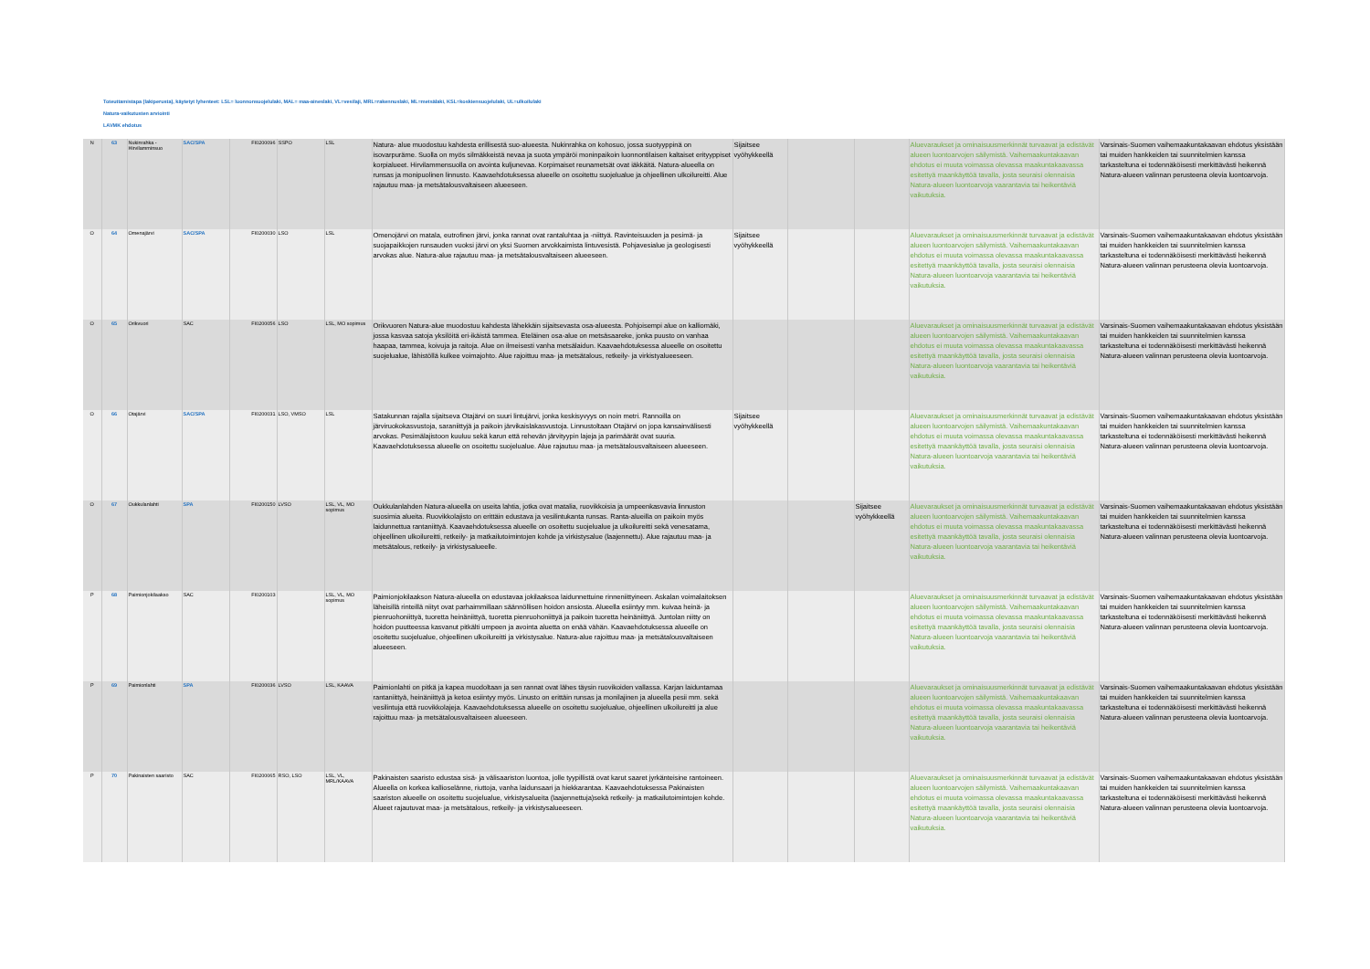Toteuttamistapa (lakiperusta), käytetyt lyhenteet: LSL= luonnonsuojelulaki, MAL= maa-aineslaki, VL=vesilaji, MRL=rakennuslaki, ML=metsälaki, KSL=koskiensuojelulaki, UL=ulkoilulaki
Natura-vaikutusten arviointi
LAVMK ehdotus
| N | 63 | Nukinrahka - Hirvilamminsuo | SAC/SPA | FI0200096 | SSPO | LSL | Natura- alue muodostuu kahdesta erillisestä suo-alueesta. Nukinrahka on kohosuo, jossa suotyyppinä on isovarpuräme. Suolla on myös silmäkkeistä nevaa ja suota ympäröi moninpaikoin luonnontilaisen kaltaiset erityyppiset korpialueet. Hirvilammensuolla on avointa kuljunevaa. Korpimaiset reunametsät ovat iäkkäitä. Natura-alueella on runsas ja monipuolinen linnusto. Kaavaehdotuksessa alueelle on osoitettu suojelualue ja ohjeellinen ulkoilureitti. Alue rajautuu maa- ja metsätalousvaltaiseen alueeseen. | Sijaitsee vyöhykkeellä | | | Aluevaraukset ja ominaisuusmerkinnät turvaavat ja edistävät alueen luontoarvojen säilymistä. Vaihemaakuntakaavan ehdotus ei muuta voimassa olevassa maakuntakaavassa esitettyä maankäyttöä tavalla, josta seuraisi olennaisia Natura-alueen luontoarvoja vaarantavia tai heikentäviä vaikutuksia. | Varsinais-Suomen vaihemaakuntakaavan ehdotus yksistään tai muiden hankkeiden tai suunnitelmien kanssa tarkasteltuna ei todennäköisesti merkittävästi heikennä Natura-alueen valinnan perusteena olevia luontoarvoja. |
| O | 64 | Omenajärvi | SAC/SPA | FI0200030 | LSO | LSL | Omenojärvi on matala, eutrofinen järvi, jonka rannat ovat rantaluhtaa ja -niittyä. Ravinteisuuden ja pesimä- ja suojapaikkojen runsauden vuoksi järvi on yksi Suomen arvokkaimista lintuvesistä. Pohjavesialue ja geologisesti arvokas alue. Natura-alue rajautuu maa- ja metsätalousvaltaiseen alueeseen. | Sijaitsee vyöhykkeellä | | | Aluevaraukset ja ominaisuusmerkinnät turvaavat ja edistävät alueen luontoarvojen säilymistä. Vaihemaakuntakaavan ehdotus ei muuta voimassa olevassa maakuntakaavassa esitettyä maankäyttöä tavalla, josta seuraisi olennaisia Natura-alueen luontoarvoja vaarantavia tai heikentäviä vaikutuksia. | Varsinais-Suomen vaihemaakuntakaavan ehdotus yksistään tai muiden hankkeiden tai suunnitelmien kanssa tarkasteltuna ei todennäköisesti merkittävästi heikennä Natura-alueen valinnan perusteena olevia luontoarvoja. |
| O | 65 | Orikvuori | SAC | FI0200056 | LSO | LSL, MO sopimus | Orikvuoren Natura-alue muodostuu kahdesta lähekkäin sijaitsevasta osa-alueesta. Pohjoisempi alue on kalliomäki, jossa kasvaa satoja yksilöitä eri-ikäistä tammea. Eteläinen osa-alue on metsäsaareke, jonka puusto on vanhaa haapaa, tammea, koivuja ja raitoja. Alue on ilmeisesti vanha metsälaidun. Kaavaehdotuksessa alueelle on osoitettu suojelualue, lähistöllä kulkee voimajohto. Alue rajoittuu maa- ja metsätalous, retkeily- ja virkistyalueeseen. | | | | Aluevaraukset ja ominaisuusmerkinnät turvaavat ja edistävät alueen luontoarvojen säilymistä. Vaihemaakuntakaavan ehdotus ei muuta voimassa olevassa maakuntakaavassa esitettyä maankäyttöä tavalla, josta seuraisi olennaisia Natura-alueen luontoarvoja vaarantavia tai heikentäviä vaikutuksia. | Varsinais-Suomen vaihemaakuntakaavan ehdotus yksistään tai muiden hankkeiden tai suunnitelmien kanssa tarkasteltuna ei todennäköisesti merkittävästi heikennä Natura-alueen valinnan perusteena olevia luontoarvoja. |
| O | 66 | Otajärvi | SAC/SPA | FI0200031 | LSO, VMSO | LSL | Satakunnan rajalla sijaitseva Otajärvi on suuri lintujärvi, jonka keskisyvyys on noin metri. Rannoilla on järviruokokasvustoja, saraniittyjä ja paikoin järvikaislakasvustoja. Linnustoltaan Otajärvi on jopa kansainvälisesti arvokas. Pesimälajistoon kuuluu sekä karun että rehevän järvityypin lajeja ja parimäärät ovat suuria. Kaavaehdotuksessa alueelle on osoitettu suojelualue. Alue rajautuu maa- ja metsätalousvaltaiseen alueeseen. | Sijaitsee vyöhykkeellä | | | Aluevaraukset ja ominaisuusmerkinnät turvaavat ja edistävät alueen luontoarvojen säilymistä. Vaihemaakuntakaavan ehdotus ei muuta voimassa olevassa maakuntakaavassa esitettyä maankäyttöä tavalla, josta seuraisi olennaisia Natura-alueen luontoarvoja vaarantavia tai heikentäviä vaikutuksia. | Varsinais-Suomen vaihemaakuntakaavan ehdotus yksistään tai muiden hankkeiden tai suunnitelmien kanssa tarkasteltuna ei todennäköisesti merkittävästi heikennä Natura-alueen valinnan perusteena olevia luontoarvoja. |
| O | 67 | Oukkulanlahti | SPA | FI0200150 | LVSO | LSL, VL, MO sopimus | Oukkulanlahden Natura-alueella on useita lahtia, jotka ovat matalia, ruovikkoisia ja umpeenkasvavia linnuston suosimia alueita. Ruovikkolajisto on erittäin edustava ja vesilintukanta runsas. Ranta-alueilla on paikoin myös laidunnettua rantaniittyä. Kaavaehdotuksessa alueelle on osoitettu suojelualue ja ulkoilureitti sekä venesatama, ohjeellinen ulkoilureitti, retkeily- ja matkailutoimintojen kohde ja virkistysalue (laajennettu). Alue rajautuu maa- ja metsätalous, retkeily- ja virkistysalueelle. | | | Sijaitsee vyöhykkeellä | Aluevaraukset ja ominaisuusmerkinnät turvaavat ja edistävät alueen luontoarvojen säilymistä. Vaihemaakuntakaavan ehdotus ei muuta voimassa olevassa maakuntakaavassa esitettyä maankäyttöä tavalla, josta seuraisi olennaisia Natura-alueen luontoarvoja vaarantavia tai heikentäviä vaikutuksia. | Varsinais-Suomen vaihemaakuntakaavan ehdotus yksistään tai muiden hankkeiden tai suunnitelmien kanssa tarkasteltuna ei todennäköisesti merkittävästi heikennä Natura-alueen valinnan perusteena olevia luontoarvoja. |
| P | 68 | Paimionjokilaakso | SAC | FI0200103 | | LSL, VL, MO sopimus | Paimionjokilaakson Natura-alueella on edustavaa jokilaaksoa laidunnettuine rinneniittyineen. Askalan voimalaitoksen läheisillä rinteillä niityt ovat parhaimmillaan säännöllisen hoidon ansiosta. Alueella esiintyy mm. kuivaa heinä- ja pienruohoniittyä, tuoretta heinäniittyä, tuoretta pienruohoniittyä ja paikoin tuoretta heinäniittyä. Juntolan niitty on hoidon puutteessa kasvanut pitkälti umpeen ja avointa aluetta on enää vähän. Kaavaehdotuksessa alueelle on osoitettu suojelualue, ohjeellinen ulkoilureitti ja virkistysalue. Natura-alue rajoittuu maa- ja metsätalousvaltaiseen alueeseen. | | | | Aluevaraukset ja ominaisuusmerkinnät turvaavat ja edistävät alueen luontoarvojen säilymistä. Vaihemaakuntakaavan ehdotus ei muuta voimassa olevassa maakuntakaavassa esitettyä maankäyttöä tavalla, josta seuraisi olennaisia Natura-alueen luontoarvoja vaarantavia tai heikentäviä vaikutuksia. | Varsinais-Suomen vaihemaakuntakaavan ehdotus yksistään tai muiden hankkeiden tai suunnitelmien kanssa tarkasteltuna ei todennäköisesti merkittävästi heikennä Natura-alueen valinnan perusteena olevia luontoarvoja. |
| P | 69 | Paimionlahti | SPA | FI0200036 | LVSO | LSL, KAAVA | Paimionlahti on pitkä ja kapea muodoltaan ja sen rannat ovat lähes täysin ruovikoiden vallassa. Karjan laiduntamaa rantaniittyä, heinäniittyä ja ketoa esiintyy myös. Linusto on erittäin runsas ja monilajinen ja alueella pesii mm. sekä vesilintuja että ruovikkolajeja. Kaavaehdotuksessa alueelle on osoitettu suojelualue, ohjeellinen ulkoilureitti ja alue rajoittuu maa- ja metsätalousvaltaiseen alueeseen. | | | | Aluevaraukset ja ominaisuusmerkinnät turvaavat ja edistävät alueen luontoarvojen säilymistä. Vaihemaakuntakaavan ehdotus ei muuta voimassa olevassa maakuntakaavassa esitettyä maankäyttöä tavalla, josta seuraisi olennaisia Natura-alueen luontoarvoja vaarantavia tai heikentäviä vaikutuksia. | Varsinais-Suomen vaihemaakuntakaavan ehdotus yksistään tai muiden hankkeiden tai suunnitelmien kanssa tarkasteltuna ei todennäköisesti merkittävästi heikennä Natura-alueen valinnan perusteena olevia luontoarvoja. |
| P | 70 | Pakinaisten saaristo | SAC | FI0200065 | RSO, LSO | LSL, VL, MRL/KAAVA | Pakinaisten saaristo edustaa sisä- ja välisaariston luontoa, jolle tyypillistä ovat karut saaret jyrkänteisine rantoineen. Alueella on korkea kallioselänne, riuttoja, vanha laidunsaari ja hiekkarantaa. Kaavaehdotuksessa Pakinaisten saariston alueelle on osoitettu suojelualue, virkistysalueita (laajennettuja)sekä retkeily- ja matkailutoimintojen kohde. Alueet rajautuvat maa- ja metsätalous, retkeily- ja virkistysalueeseen. | | | | Aluevaraukset ja ominaisuusmerkinnät turvaavat ja edistävät alueen luontoarvojen säilymistä. Vaihemaakuntakaavan ehdotus ei muuta voimassa olevassa maakuntakaavassa esitettyä maankäyttöä tavalla, josta seuraisi olennaisia Natura-alueen luontoarvoja vaarantavia tai heikentäviä vaikutuksia. | Varsinais-Suomen vaihemaakuntakaavan ehdotus yksistään tai muiden hankkeiden tai suunnitelmien kanssa tarkasteltuna ei todennäköisesti merkittävästi heikennä Natura-alueen valinnan perusteena olevia luontoarvoja. |